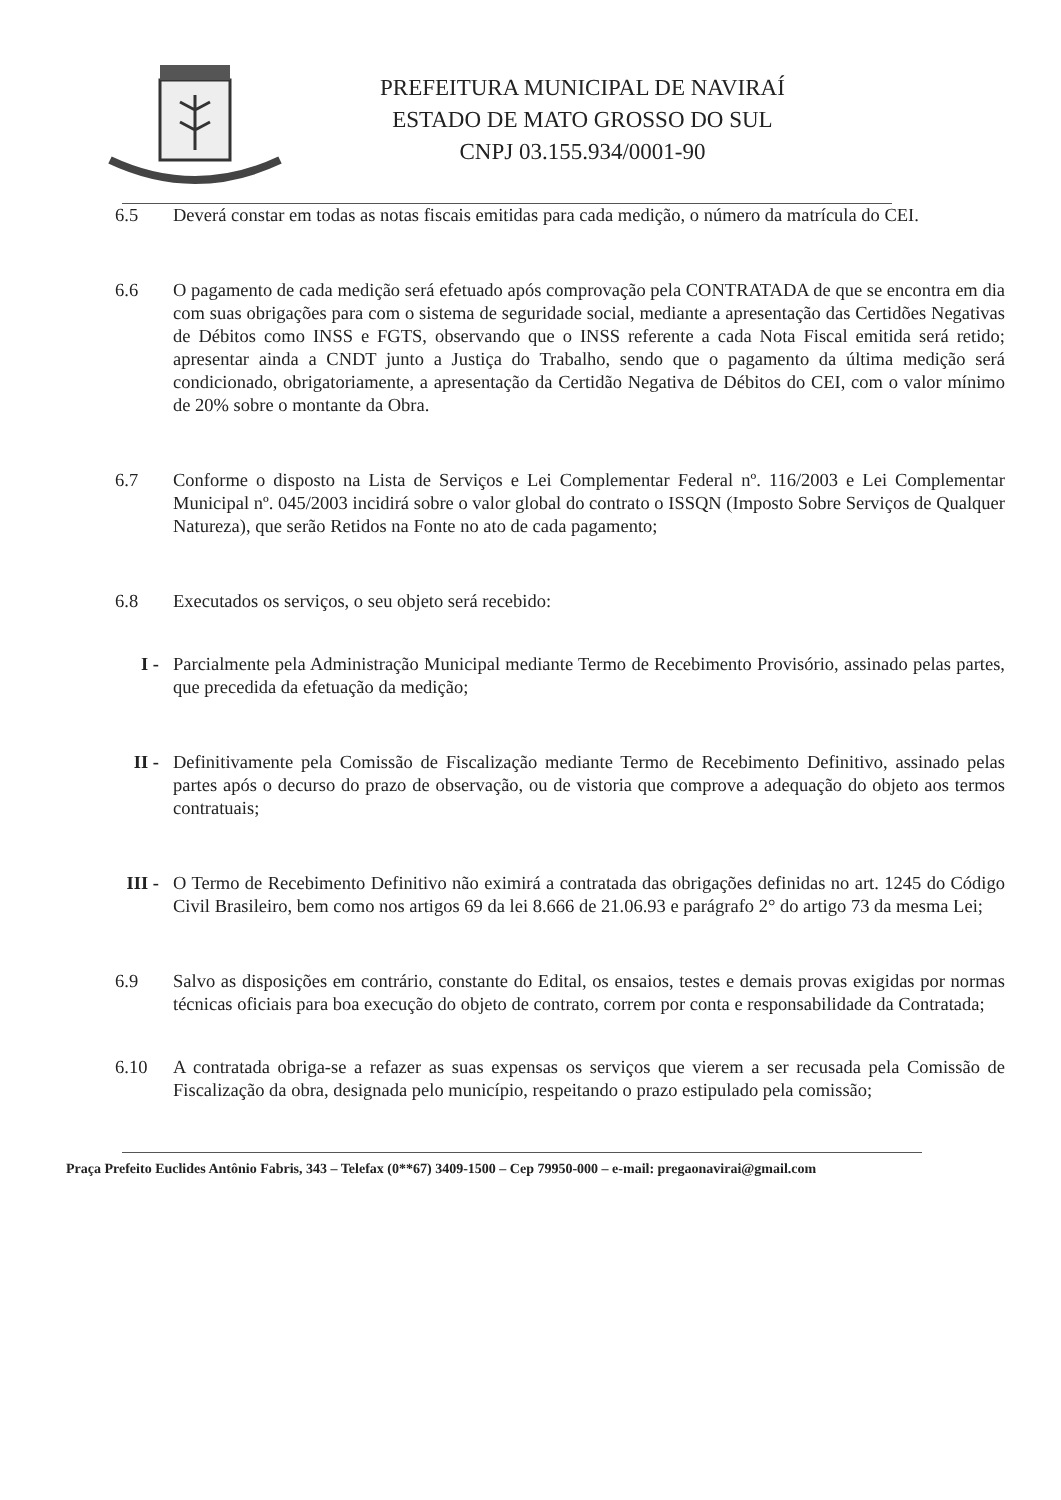PREFEITURA MUNICIPAL DE NAVIRAÍ
ESTADO DE MATO GROSSO DO SUL
CNPJ 03.155.934/0001-90
6.5 Deverá constar em todas as notas fiscais emitidas para cada medição, o número da matrícula do CEI.
6.6 O pagamento de cada medição será efetuado após comprovação pela CONTRATADA de que se encontra em dia com suas obrigações para com o sistema de seguridade social, mediante a apresentação das Certidões Negativas de Débitos como INSS e FGTS, observando que o INSS referente a cada Nota Fiscal emitida será retido; apresentar ainda a CNDT junto a Justiça do Trabalho, sendo que o pagamento da última medição será condicionado, obrigatoriamente, a apresentação da Certidão Negativa de Débitos do CEI, com o valor mínimo de 20% sobre o montante da Obra.
6.7 Conforme o disposto na Lista de Serviços e Lei Complementar Federal nº. 116/2003 e Lei Complementar Municipal nº. 045/2003 incidirá sobre o valor global do contrato o ISSQN (Imposto Sobre Serviços de Qualquer Natureza), que serão Retidos na Fonte no ato de cada pagamento;
6.8 Executados os serviços, o seu objeto será recebido:
I - Parcialmente pela Administração Municipal mediante Termo de Recebimento Provisório, assinado pelas partes, que precedida da efetuação da medição;
II - Definitivamente pela Comissão de Fiscalização mediante Termo de Recebimento Definitivo, assinado pelas partes após o decurso do prazo de observação, ou de vistoria que comprove a adequação do objeto aos termos contratuais;
III - O Termo de Recebimento Definitivo não eximirá a contratada das obrigações definidas no art. 1245 do Código Civil Brasileiro, bem como nos artigos 69 da lei 8.666 de 21.06.93 e parágrafo 2° do artigo 73 da mesma Lei;
6.9 Salvo as disposições em contrário, constante do Edital, os ensaios, testes e demais provas exigidas por normas técnicas oficiais para boa execução do objeto de contrato, correm por conta e responsabilidade da Contratada;
6.10 A contratada obriga-se a refazer as suas expensas os serviços que vierem a ser recusada pela Comissão de Fiscalização da obra, designada pelo município, respeitando o prazo estipulado pela comissão;
Praça Prefeito Euclides Antônio Fabris, 343 – Telefax (0**67) 3409-1500 – Cep 79950-000 – e-mail: pregaonavirai@gmail.com